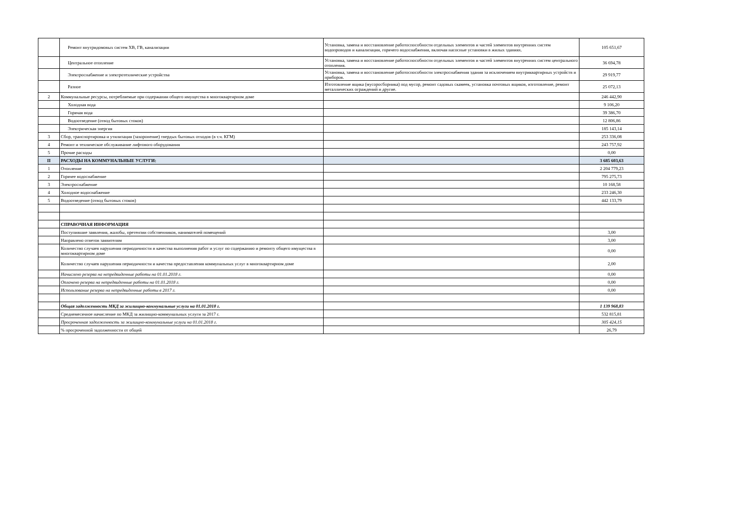| | Ремонт внутридомовых систем ХВ, ГВ, канализации | Установка, замена и восстановление работоспособности отдельных элементов и частей элементов внутренних систем водопроводов и канализации, горячего водоснабжения, включая насосные установки в жилых зданиях. | 105 651,67 |
| | Центральное отопление | Установка, замена и восстановление работоспособности отдельных элементов и частей элементов внутренних систем центрального отопления. | 36 694,78 |
| | Электроснабжение и электротехнические устройства | Установка, замена и восстановление работоспособности электроснабжения здания за исключением внутриквартирных устройств и приборов. | 29 919,77 |
| | Разное | Изготовление ящика (мусоросборника) под мусор, ремонт садовых скамеек, установка почтовых ящиков, изготовление, ремонт металлических ограждений и другие. | 25 072,13 |
| 2 | Коммунальные ресурсы, потребляемые при содержании общего имущества в многоквартирном доме | | 246 442,90 |
| | Холодная вода | | 9 106,20 |
| | Горячая вода | | 39 386,70 |
| | Водоотведение (отвод бытовых стоков) | | 12 806,86 |
| | Электрическая энергия | | 185 143,14 |
| 3 | Сбор, транспортировка и утилизация (захоронение) твердых бытовых отходов (в т.ч. КГМ) | | 253 336,08 |
| 4 | Ремонт и техническое обслуживание лифтового оборудования | | 243 757,92 |
| 5 | Прочие расходы | | 0,00 |
| II | РАСХОДЫ НА КОММУНАЛЬНЫЕ УСЛУГИ: | | 3 685 603,63 |
| 1 | Отопление | | 2 204 779,23 |
| 2 | Горячее водоснабжение | | 795 275,73 |
| 3 | Электроснабжение | | 10 168,58 |
| 4 | Холодное водоснабжение | | 233 246,30 |
| 5 | Водоотведение (отвод бытовых стоков) | | 442 133,79 |
| | СПРАВОЧНАЯ ИНФОРМАЦИЯ | | |
| | Поступившие заявления, жалобы, претензии собственников, нанимателей помещений | | 3,00 |
| | Направлено ответов заявителям | | 3,00 |
| | Количество случаев нарушения периодичности и качества выполнения работ и услуг по содержанию и ремонту общего имущества в многоквартирном доме | | 0,00 |
| | Количество случаев нарушения периодичности и качества предоставления коммунальных услуг в многоквартирном доме | | 2,00 |
| | Начислено резерва на непредвиденные работы на 01.01.2018 г. | | 0,00 |
| | Оплачено резерва на непредвиденные работы на 01.01.2018 г. | | 0,00 |
| | Использование резерва на непредвиденные работы в 2017 г. | | 0,00 |
| | Общая задолженность МКД за жилищно-коммунальные услуги на 01.01.2018 г. | | 1 139 968,83 |
| | Среднемесячное начисление по МКД за жилищно-коммунальных услуги за 2017 г. | | 532 815,81 |
| | Просроченная задолженность за жилищно-коммунальные услуги на 01.01.2018 г. | | 305 424,15 |
| | % просроченной задолженности от общей | | 26,79 |